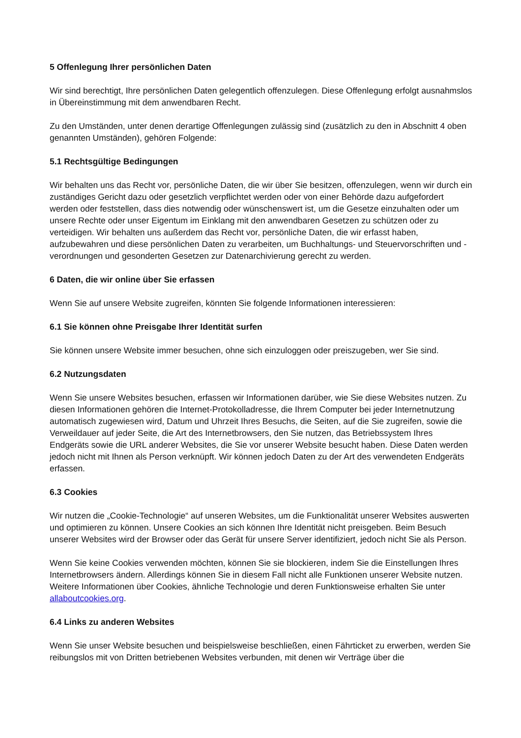5 Offenlegung Ihrer persönlichen Daten
Wir sind berechtigt, Ihre persönlichen Daten gelegentlich offenzulegen. Diese Offenlegung erfolgt ausnahmslos in Übereinstimmung mit dem anwendbaren Recht.
Zu den Umständen, unter denen derartige Offenlegungen zulässig sind (zusätzlich zu den in Abschnitt 4 oben genannten Umständen), gehören Folgende:
5.1 Rechtsgültige Bedingungen
Wir behalten uns das Recht vor, persönliche Daten, die wir über Sie besitzen, offenzulegen, wenn wir durch ein zuständiges Gericht dazu oder gesetzlich verpflichtet werden oder von einer Behörde dazu aufgefordert werden oder feststellen, dass dies notwendig oder wünschenswert ist, um die Gesetze einzuhalten oder um unsere Rechte oder unser Eigentum im Einklang mit den anwendbaren Gesetzen zu schützen oder zu verteidigen. Wir behalten uns außerdem das Recht vor, persönliche Daten, die wir erfasst haben, aufzubewahren und diese persönlichen Daten zu verarbeiten, um Buchhaltungs- und Steuervorschriften und -verordnungen und gesonderten Gesetzen zur Datenarchivierung gerecht zu werden.
6 Daten, die wir online über Sie erfassen
Wenn Sie auf unsere Website zugreifen, könnten Sie folgende Informationen interessieren:
6.1 Sie können ohne Preisgabe Ihrer Identität surfen
Sie können unsere Website immer besuchen, ohne sich einzuloggen oder preiszugeben, wer Sie sind.
6.2 Nutzungsdaten
Wenn Sie unsere Websites besuchen, erfassen wir Informationen darüber, wie Sie diese Websites nutzen. Zu diesen Informationen gehören die Internet-Protokolladresse, die Ihrem Computer bei jeder Internetnutzung automatisch zugewiesen wird, Datum und Uhrzeit Ihres Besuchs, die Seiten, auf die Sie zugreifen, sowie die Verweildauer auf jeder Seite, die Art des Internetbrowsers, den Sie nutzen, das Betriebssystem Ihres Endgeräts sowie die URL anderer Websites, die Sie vor unserer Website besucht haben. Diese Daten werden jedoch nicht mit Ihnen als Person verknüpft. Wir können jedoch Daten zu der Art des verwendeten Endgeräts erfassen.
6.3 Cookies
Wir nutzen die „Cookie-Technologie“ auf unseren Websites, um die Funktionalität unserer Websites auswerten und optimieren zu können. Unsere Cookies an sich können Ihre Identität nicht preisgeben. Beim Besuch unserer Websites wird der Browser oder das Gerät für unsere Server identifiziert, jedoch nicht Sie als Person.
Wenn Sie keine Cookies verwenden möchten, können Sie sie blockieren, indem Sie die Einstellungen Ihres Internetbrowsers ändern. Allerdings können Sie in diesem Fall nicht alle Funktionen unserer Website nutzen. Weitere Informationen über Cookies, ähnliche Technologie und deren Funktionsweise erhalten Sie unter allaboutcookies.org.
6.4 Links zu anderen Websites
Wenn Sie unser Website besuchen und beispielsweise beschließen, einen Fährticket zu erwerben, werden Sie reibungslos mit von Dritten betriebenen Websites verbunden, mit denen wir Verträge über die